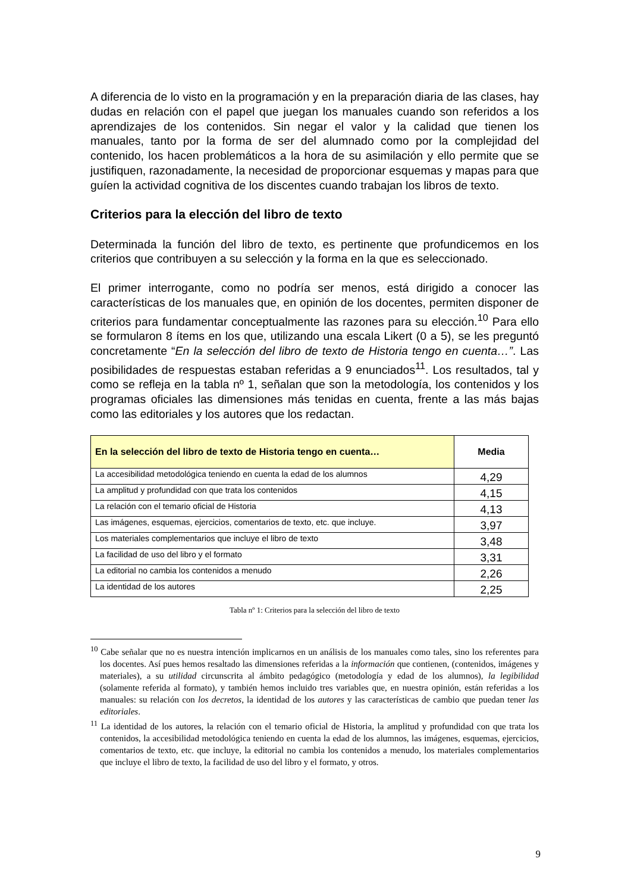A diferencia de lo visto en la programación y en la preparación diaria de las clases, hay dudas en relación con el papel que juegan los manuales cuando son referidos a los aprendizajes de los contenidos. Sin negar el valor y la calidad que tienen los manuales, tanto por la forma de ser del alumnado como por la complejidad del contenido, los hacen problemáticos a la hora de su asimilación y ello permite que se justifiquen, razonadamente, la necesidad de proporcionar esquemas y mapas para que guíen la actividad cognitiva de los discentes cuando trabajan los libros de texto.
Criterios para la elección del libro de texto
Determinada la función del libro de texto, es pertinente que profundicemos en los criterios que contribuyen a su selección y la forma en la que es seleccionado.
El primer interrogante, como no podría ser menos, está dirigido a conocer las características de los manuales que, en opinión de los docentes, permiten disponer de criterios para fundamentar conceptualmente las razones para su elección.<sup>10</sup> Para ello se formularon 8 ítems en los que, utilizando una escala Likert (0 a 5), se les preguntó concretamente “En la selección del libro de texto de Historia tengo en cuenta…”. Las posibilidades de respuestas estaban referidas a 9 enunciados<sup>11</sup>. Los resultados, tal y como se refleja en la tabla nº 1, señalan que son la metodología, los contenidos y los programas oficiales las dimensiones más tenidas en cuenta, frente a las más bajas como las editoriales y los autores que los redactan.
| En la selección del libro de texto de Historia tengo en cuenta… | Media |
| --- | --- |
| La accesibilidad metodológica teniendo en cuenta la edad de los alumnos | 4,29 |
| La amplitud y profundidad con que trata los contenidos | 4,15 |
| La relación con el temario oficial de Historia | 4,13 |
| Las imágenes, esquemas, ejercicios, comentarios de texto, etc. que incluye. | 3,97 |
| Los materiales complementarios que incluye el libro de texto | 3,48 |
| La facilidad de uso del libro y el formato | 3,31 |
| La editorial no cambia los contenidos a menudo | 2,26 |
| La identidad de los autores | 2,25 |
Tabla nº 1: Criterios para la selección del libro de texto
<sup>10</sup> Cabe señalar que no es nuestra intención implicarnos en un análisis de los manuales como tales, sino los referentes para los docentes. Así pues hemos resaltado las dimensiones referidas a la información que contienen, (contenidos, imágenes y materiales), a su utilidad circunscrita al ámbito pedagógico (metodología y edad de los alumnos), la legibilidad (solamente referida al formato), y también hemos incluido tres variables que, en nuestra opinión, están referidas a los manuales: su relación con los decretos, la identidad de los autores y las características de cambio que puedan tener las editoriales.
<sup>11</sup> La identidad de los autores, la relación con el temario oficial de Historia, la amplitud y profundidad con que trata los contenidos, la accesibilidad metodológica teniendo en cuenta la edad de los alumnos, las imágenes, esquemas, ejercicios, comentarios de texto, etc. que incluye, la editorial no cambia los contenidos a menudo, los materiales complementarios que incluye el libro de texto, la facilidad de uso del libro y el formato, y otros.
9